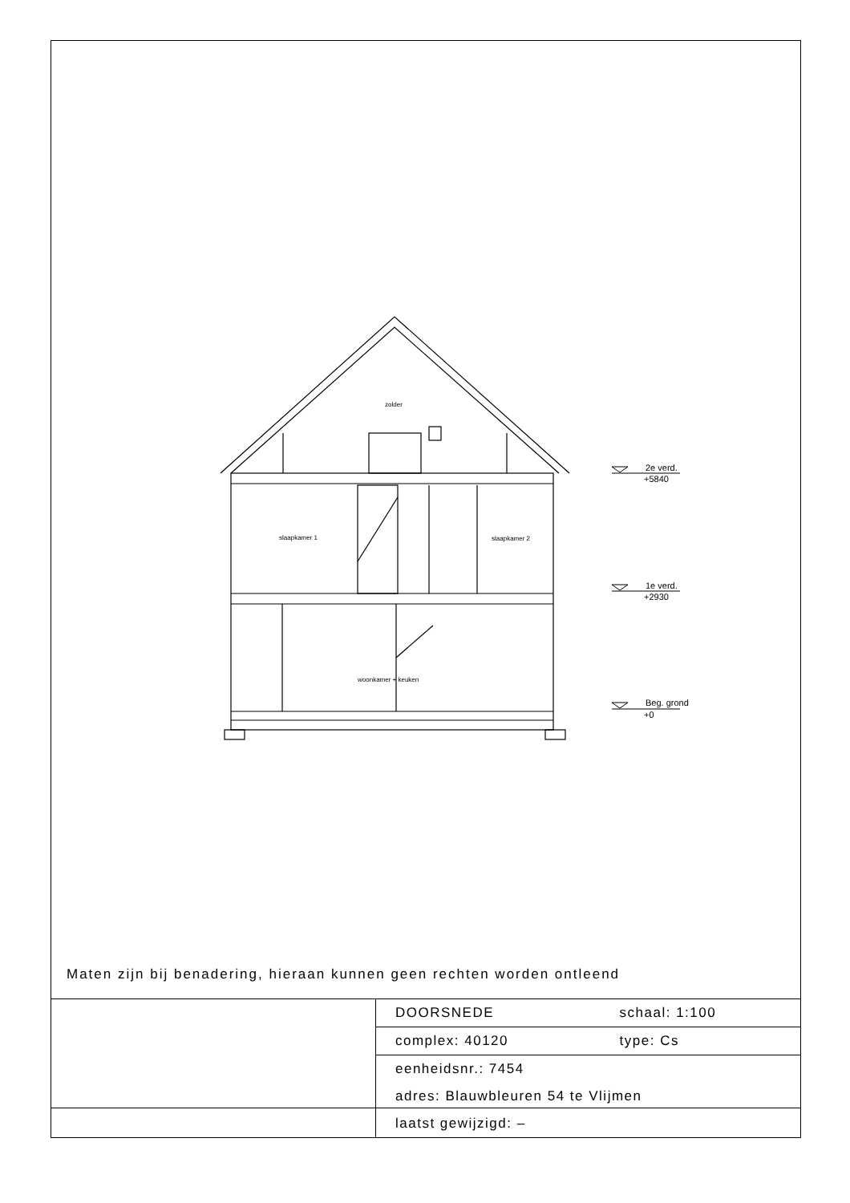zolder
slaapkamer 1
slaapkamer 2
woonkamer + keuken
2e verd.
+5840
1e verd.
+2930
Beg. grond
+0
Maten zijn bij benadering, hieraan kunnen geen rechten worden ontleend
| | DOORSNEDE | schaal: 1:100 |
| | complex: 40120 | type: Cs |
| | eenheidsnr.: 7454 | |
| | adres: Blauwbleuren 54 te Vlijmen | |
| | laatst gewijzigd: – | |